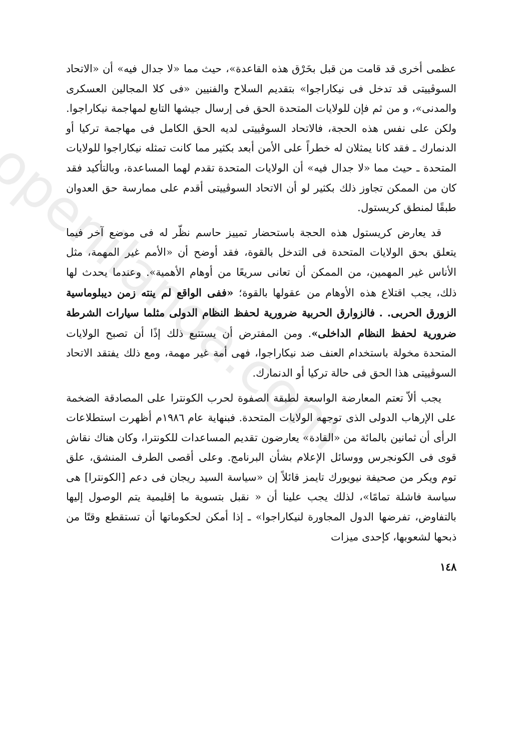openilanda.com
عظمى أخرى قد قامت من قبل بخَرْق هذه القاعدة»، حيث مما «لا جدال فيه» أن «الاتحاد السوڤييتى قد تدخل فى نيكاراجوا» بتقديم السلاح والفنيين «فى كلا المجالين العسكرى والمدنى»، و من ثم فإن للولايات المتحدة الحق فى إرسال جيشها التابع لمهاجمة نيكاراجوا. ولكن على نفس هذه الحجة، فالاتحاد السوڤييتى لديه الحق الكامل فى مهاجمة تركيا أو الدنمارك ـ فقد كانا يمثلان له خطراً على الأمن أبعد بكثير مما كانت تمثله نيكاراجوا للولايات المتحدة ـ حيث مما «لا جدال فيه» أن الولايات المتحدة تقدم لهما المساعدة، وبالتأكيد فقد كان من الممكن تجاوز ذلك بكثير لو أن الاتحاد السوڤييتى أقدم على ممارسة حق العدوان طبقًا لمنطق كريستول.
قد يعارض كريستول هذه الحجة باستحضار تمييز حاسم نظّر له فى موضع آخر فيما يتعلق بحق الولايات المتحدة فى التدخل بالقوة، فقد أوضح أن «الأمم غير المهمة، مثل الأناس غير المهمين، من الممكن أن تعانى سريعًا من أوهام الأهمية». وعندما يحدث لها ذلك، يجب اقتلاع هذه الأوهام من عقولها بالقوة؛ «ففى الواقع لم ينته زمن ديبلوماسية الزورق الحربى. . فالزوارق الحربية ضرورية لحفظ النظام الدولى مثلما سيارات الشرطة ضرورية لحفظ النظام الداخلى». ومن المفترض أن يستتبع ذلك إذًا أن تصبح الولايات المتحدة مخولة باستخدام العنف ضد نيكاراجوا، فهى أمة غير مهمة، ومع ذلك يفتقد الاتحاد السوڤييتى هذا الحق فى حالة تركيا أو الدنمارك.
يجب ألاّ تعتم المعارضة الواسعة لطبقة الصفوة لحرب الكونترا على المصادقة الضخمة على الإرهاب الدولى الذى توجهه الولايات المتحدة. فبنهاية عام ١٩٨٦م أظهرت استطلاعات الرأى أن ثمانين بالمائة من «القادة» يعارضون تقديم المساعدات للكونترا، وكان هناك نقاش قوى فى الكونجرس ووسائل الإعلام بشأن البرنامج. وعلى أقصى الطرف المنشق، علق توم ويكر من صحيفة نيويورك تايمز قائلاً إن «سياسة السيد ريجان فى دعم [الكونترا] هى سياسة فاشلة تمامًا»، لذلك يجب علينا أن « نقبل بتسوية ما إقليمية يتم الوصول إليها بالتفاوض، تفرضها الدول المجاورة لنيكاراجوا» ـ إذا أمكن لحكوماتها أن تستقطع وقتًا من ذبحها لشعوبها، كإحدى ميزات
١٤٨